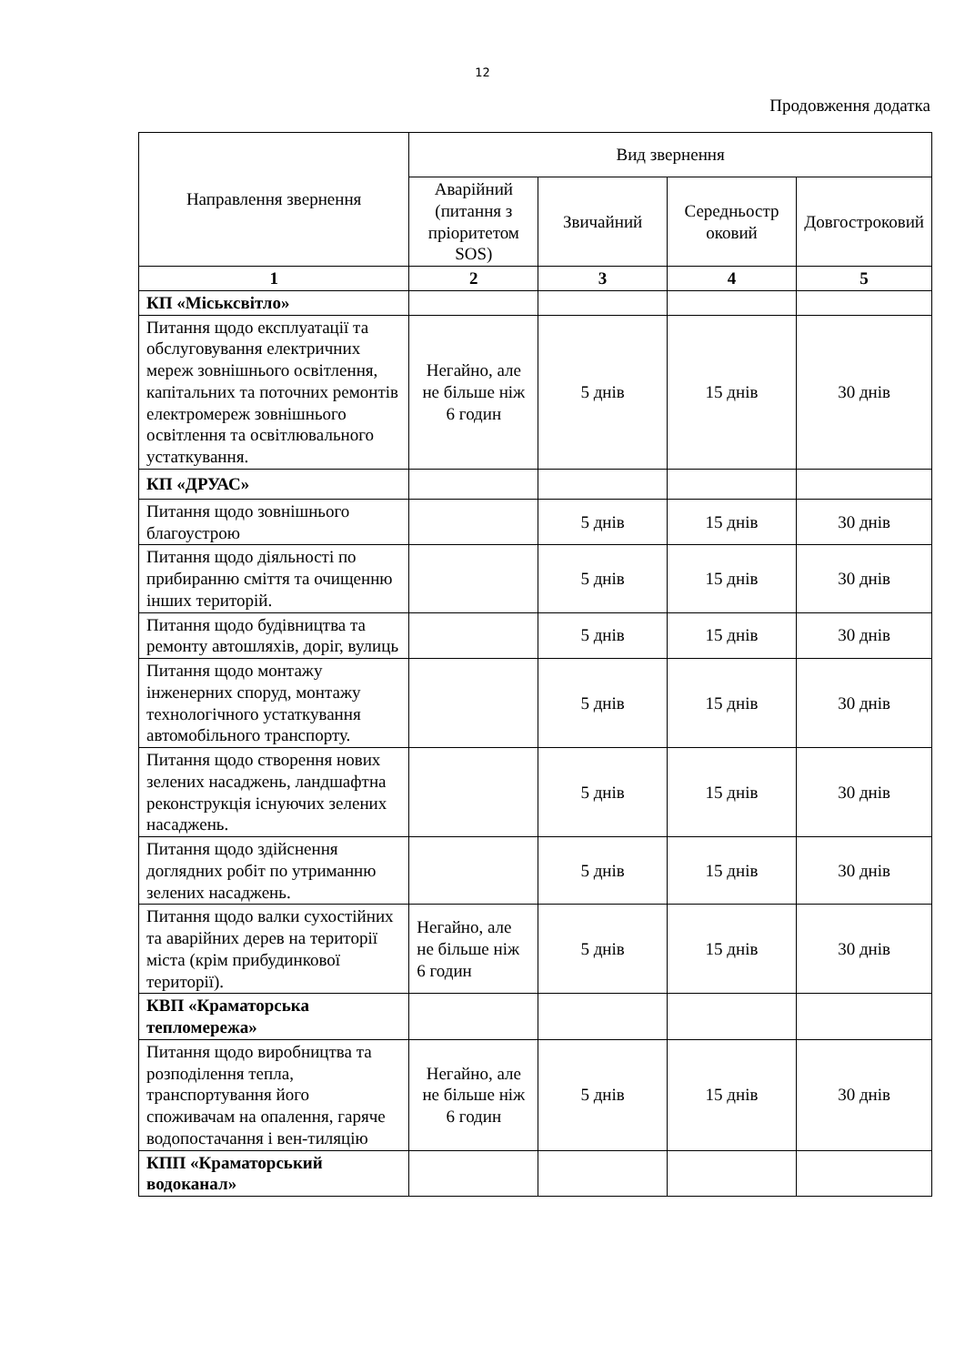12
Продовження додатка
| Направлення звернення | Вид звернення | | | |
| --- | --- | --- | --- | --- |
| | Аварійний (питання з пріоритетом SOS) | Звичайний | Середньостр оковий | Довгостроковий |
| 1 | 2 | 3 | 4 | 5 |
| КП «Міськсвітло» | | | | |
| Питання щодо експлуатації та обслуговування електричних мереж зовнішнього освітлення, капітальних та поточних ремонтів електромереж зовнішнього освітлення та освітлювального устаткування. | Негайно, але не більше ніж 6 годин | 5 днів | 15 днів | 30 днів |
| КП «ДРУАС» | | | | |
| Питання щодо зовнішнього благоустрою | | 5 днів | 15 днів | 30 днів |
| Питання щодо діяльності по прибиранню сміття та очищенню інших територій. | | 5 днів | 15 днів | 30 днів |
| Питання щодо будівництва та ремонту автошляхів, доріг, вулиць | | 5 днів | 15 днів | 30 днів |
| Питання щодо монтажу інженерних споруд, монтажу технологічного устаткування автомобільного транспорту. | | 5 днів | 15 днів | 30 днів |
| Питання щодо створення нових зелених насаджень, ландшафтна реконструкція існуючих зелених насаджень. | | 5 днів | 15 днів | 30 днів |
| Питання щодо здійснення доглядних робіт по утриманню зелених насаджень. | | 5 днів | 15 днів | 30 днів |
| Питання щодо валки сухостійних та аварійних дерев на території міста (крім прибудинкової території). | Негайно, але не більше ніж 6 годин | 5 днів | 15 днів | 30 днів |
| КВП «Краматорська тепломережа» | | | | |
| Питання щодо виробництва та розподілення тепла, транспортування його споживачам на опалення, гаряче водопостачання і вен-тиляцію | Негайно, але не більше ніж 6 годин | 5 днів | 15 днів | 30 днів |
| КПП «Краматорський водоканал» | | | | |